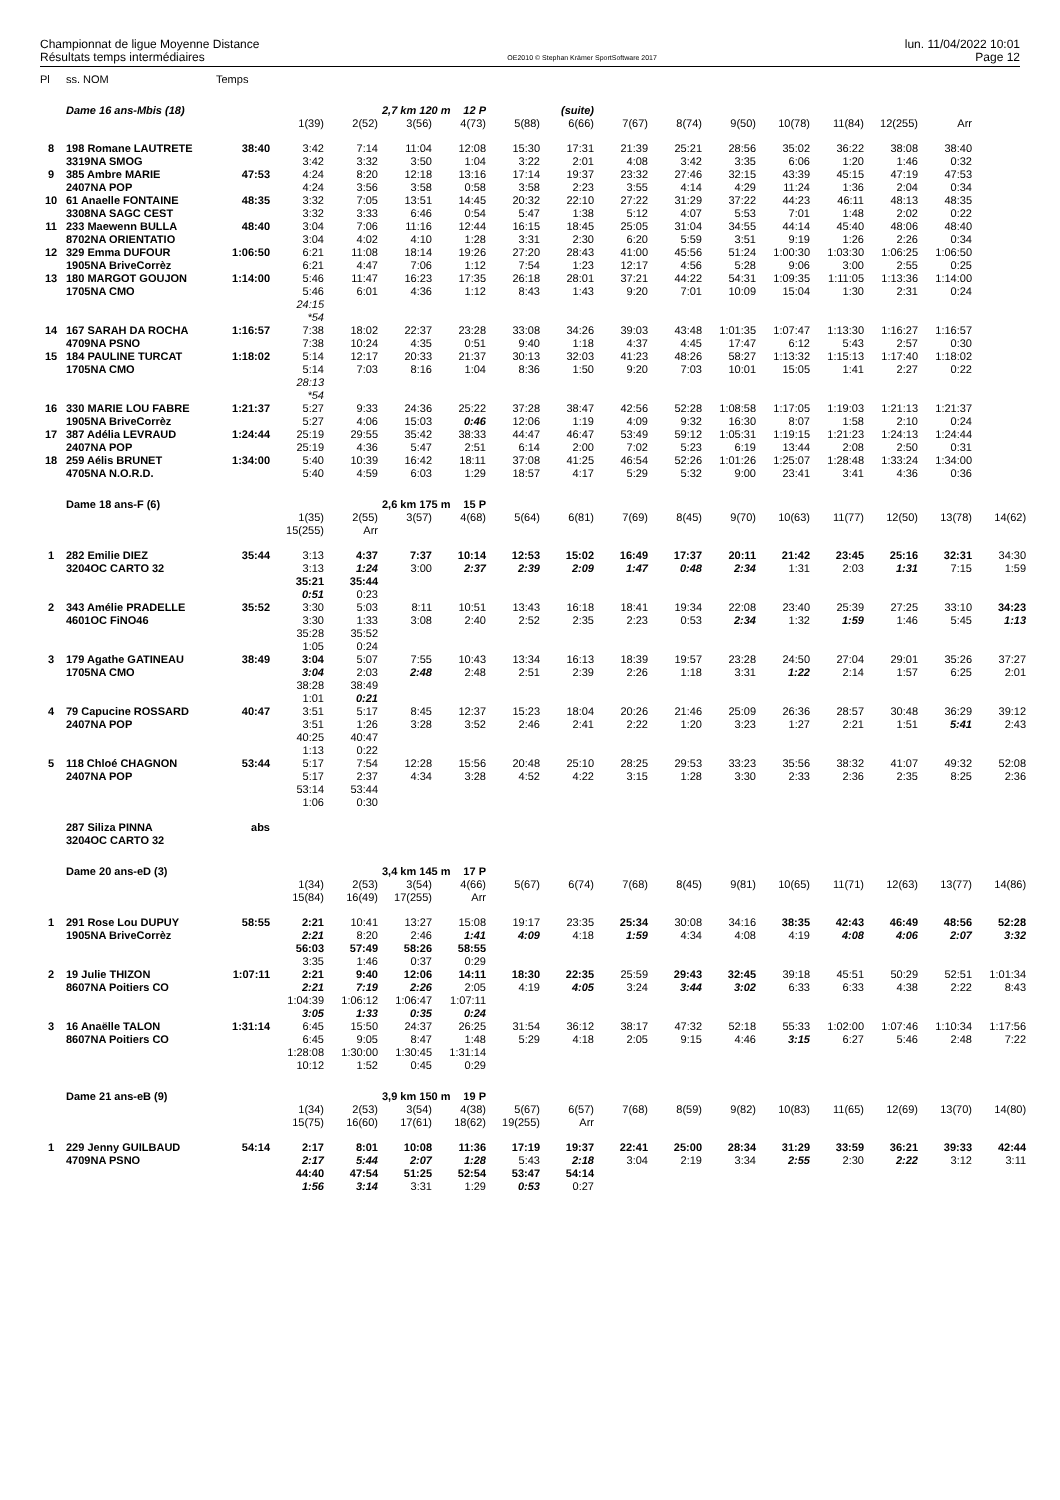Championnat de ligue Moyenne Distance
Résultats temps intermédiaires
OE2010 © Stephan Krämer SportSoftware 2017
lun. 11/04/2022 10:01
Page 12
| Pl | ss. NOM | Temps | | | | | | | | | | | | | | |
| | Dame 16 ans-Mbis (18) | | | | 2,7 km 120 m | 12 P | | (suite) | | | | | | | | |
| | | | 1(39) | 2(52) | 3(56) | 4(73) | 5(88) | 6(66) | 7(67) | 8(74) | 9(50) | 10(78) | 11(84) | 12(255) | Arr | |
| 8 | 198 Romane LAUTRETE | 38:40 | 3:42 | 7:14 | 11:04 | 12:08 | 15:30 | 17:31 | 21:39 | 25:21 | 28:56 | 35:02 | 36:22 | 38:08 | 38:40 | |
| | 3319NA SMOG | | 3:42 | 3:32 | 3:50 | 1:04 | 3:22 | 2:01 | 4:08 | 3:42 | 3:35 | 6:06 | 1:20 | 1:46 | 0:32 | |
| 9 | 385 Ambre MARIE | 47:53 | 4:24 | 8:20 | 12:18 | 13:16 | 17:14 | 19:37 | 23:32 | 27:46 | 32:15 | 43:39 | 45:15 | 47:19 | 47:53 | |
| | 2407NA POP | | 4:24 | 3:56 | 3:58 | 0:58 | 3:58 | 2:23 | 3:55 | 4:14 | 4:29 | 11:24 | 1:36 | 2:04 | 0:34 | |
| 10 | 61 Anaelle FONTAINE | 48:35 | 3:32 | 7:05 | 13:51 | 14:45 | 20:32 | 22:10 | 27:22 | 31:29 | 37:22 | 44:23 | 46:11 | 48:13 | 48:35 | |
| | 3308NA SAGC CEST | | 3:32 | 3:33 | 6:46 | 0:54 | 5:47 | 1:38 | 5:12 | 4:07 | 5:53 | 7:01 | 1:48 | 2:02 | 0:22 | |
| 11 | 233 Maewenn BULLA | 48:40 | 3:04 | 7:06 | 11:16 | 12:44 | 16:15 | 18:45 | 25:05 | 31:04 | 34:55 | 44:14 | 45:40 | 48:06 | 48:40 | |
| | 8702NA ORIENTATIO | | 3:04 | 4:02 | 4:10 | 1:28 | 3:31 | 2:30 | 6:20 | 5:59 | 3:51 | 9:19 | 1:26 | 2:26 | 0:34 | |
| 12 | 329 Emma DUFOUR | 1:06:50 | 6:21 | 11:08 | 18:14 | 19:26 | 27:20 | 28:43 | 41:00 | 45:56 | 51:24 | 1:00:30 | 1:03:30 | 1:06:25 | 1:06:50 | |
| | 1905NA BriveCorrèz | | 6:21 | 4:47 | 7:06 | 1:12 | 7:54 | 1:23 | 12:17 | 4:56 | 5:28 | 9:06 | 3:00 | 2:55 | 0:25 | |
| 13 | 180 MARGOT GOUJON | 1:14:00 | 5:46 | 11:47 | 16:23 | 17:35 | 26:18 | 28:01 | 37:21 | 44:22 | 54:31 | 1:09:35 | 1:11:05 | 1:13:36 | 1:14:00 | |
| | 1705NA CMO | | 5:46 | 6:01 | 4:36 | 1:12 | 8:43 | 1:43 | 9:20 | 7:01 | 10:09 | 15:04 | 1:30 | 2:31 | 0:24 | |
| | | | 24:15 | | | | | | | | | | | | | |
| | | | *54 | | | | | | | | | | | | | |
| 14 | 167 SARAH DA ROCHA | 1:16:57 | 7:38 | 18:02 | 22:37 | 23:28 | 33:08 | 34:26 | 39:03 | 43:48 | 1:01:35 | 1:07:47 | 1:13:30 | 1:16:27 | 1:16:57 | |
| | 4709NA PSNO | | 7:38 | 10:24 | 4:35 | 0:51 | 9:40 | 1:18 | 4:37 | 4:45 | 17:47 | 6:12 | 5:43 | 2:57 | 0:30 | |
| 15 | 184 PAULINE TURCAT | 1:18:02 | 5:14 | 12:17 | 20:33 | 21:37 | 30:13 | 32:03 | 41:23 | 48:26 | 58:27 | 1:13:32 | 1:15:13 | 1:17:40 | 1:18:02 | |
| | 1705NA CMO | | 5:14 | 7:03 | 8:16 | 1:04 | 8:36 | 1:50 | 9:20 | 7:03 | 10:01 | 15:05 | 1:41 | 2:27 | 0:22 | |
| | | | 28:13 | | | | | | | | | | | | | |
| | | | *54 | | | | | | | | | | | | | |
| 16 | 330 MARIE LOU FABRE | 1:21:37 | 5:27 | 9:33 | 24:36 | 25:22 | 37:28 | 38:47 | 42:56 | 52:28 | 1:08:58 | 1:17:05 | 1:19:03 | 1:21:13 | 1:21:37 | |
| | 1905NA BriveCorrèz | | 5:27 | 4:06 | 15:03 | 0:46 | 12:06 | 1:19 | 4:09 | 9:32 | 16:30 | 8:07 | 1:58 | 2:10 | 0:24 | |
| 17 | 387 Adélia LEVRAUD | 1:24:44 | 25:19 | 29:55 | 35:42 | 38:33 | 44:47 | 46:47 | 53:49 | 59:12 | 1:05:31 | 1:19:15 | 1:21:23 | 1:24:13 | 1:24:44 | |
| | 2407NA POP | | 25:19 | 4:36 | 5:47 | 2:51 | 6:14 | 2:00 | 7:02 | 5:23 | 6:19 | 13:44 | 2:08 | 2:50 | 0:31 | |
| 18 | 259 Aélis BRUNET | 1:34:00 | 5:40 | 10:39 | 16:42 | 18:11 | 37:08 | 41:25 | 46:54 | 52:26 | 1:01:26 | 1:25:07 | 1:28:48 | 1:33:24 | 1:34:00 | |
| | 4705NA N.O.R.D. | | 5:40 | 4:59 | 6:03 | 1:29 | 18:57 | 4:17 | 5:29 | 5:32 | 9:00 | 23:41 | 3:41 | 4:36 | 0:36 | |
| | Dame 18 ans-F (6) | | | | 2,6 km 175 m | 15 P | | | | | | | | | | |
| | | | 1(35) | 2(55) | 3(57) | 4(68) | 5(64) | 6(81) | 7(69) | 8(45) | 9(70) | 10(63) | 11(77) | 12(50) | 13(78) | 14(62) |
| | | | 15(255) | Arr | | | | | | | | | | | | |
| 1 | 282 Emilie DIEZ | 35:44 | 3:13 | 4:37 | 7:37 | 10:14 | 12:53 | 15:02 | 16:49 | 17:37 | 20:11 | 21:42 | 23:45 | 25:16 | 32:31 | 34:30 |
| | 3204OC CARTO 32 | | 3:13 | 1:24 | 3:00 | 2:37 | 2:39 | 2:09 | 1:47 | 0:48 | 2:34 | 1:31 | 2:03 | 1:31 | 7:15 | 1:59 |
| | | | 35:21 | 35:44 | | | | | | | | | | | | |
| | | | 0:51 | 0:23 | | | | | | | | | | | | |
| 2 | 343 Amélie PRADELLE | 35:52 | 3:30 | 5:03 | 8:11 | 10:51 | 13:43 | 16:18 | 18:41 | 19:34 | 22:08 | 23:40 | 25:39 | 27:25 | 33:10 | 34:23 |
| | 4601OC FiNO46 | | 3:30 | 1:33 | 3:08 | 2:40 | 2:52 | 2:35 | 2:23 | 0:53 | 2:34 | 1:32 | 1:59 | 1:46 | 5:45 | 1:13 |
| | | | 35:28 | 35:52 | | | | | | | | | | | | |
| | | | 1:05 | 0:24 | | | | | | | | | | | | |
| 3 | 179 Agathe GATINEAU | 38:49 | 3:04 | 5:07 | 7:55 | 10:43 | 13:34 | 16:13 | 18:39 | 19:57 | 23:28 | 24:50 | 27:04 | 29:01 | 35:26 | 37:27 |
| | 1705NA CMO | | 3:04 | 2:03 | 2:48 | 2:48 | 2:51 | 2:39 | 2:26 | 1:18 | 3:31 | 1:22 | 2:14 | 1:57 | 6:25 | 2:01 |
| | | | 38:28 | 38:49 | | | | | | | | | | | | |
| | | | 1:01 | 0:21 | | | | | | | | | | | | |
| 4 | 79 Capucine ROSSARD | 40:47 | 3:51 | 5:17 | 8:45 | 12:37 | 15:23 | 18:04 | 20:26 | 21:46 | 25:09 | 26:36 | 28:57 | 30:48 | 36:29 | 39:12 |
| | 2407NA POP | | 3:51 | 1:26 | 3:28 | 3:52 | 2:46 | 2:41 | 2:22 | 1:20 | 3:23 | 1:27 | 2:21 | 1:51 | 5:41 | 2:43 |
| | | | 40:25 | 40:47 | | | | | | | | | | | | |
| | | | 1:13 | 0:22 | | | | | | | | | | | | |
| 5 | 118 Chloé CHAGNON | 53:44 | 5:17 | 7:54 | 12:28 | 15:56 | 20:48 | 25:10 | 28:25 | 29:53 | 33:23 | 35:56 | 38:32 | 41:07 | 49:32 | 52:08 |
| | 2407NA POP | | 5:17 | 2:37 | 4:34 | 3:28 | 4:52 | 4:22 | 3:15 | 1:28 | 3:30 | 2:33 | 2:36 | 2:35 | 8:25 | 2:36 |
| | | | 53:14 | 53:44 | | | | | | | | | | | | |
| | | | 1:06 | 0:30 | | | | | | | | | | | | |
| | 287 Siliza PINNA | abs | | | | | | | | | | | | | | |
| | 3204OC CARTO 32 | | | | | | | | | | | | | | | |
| | Dame 20 ans-eD (3) | | | | 3,4 km 145 m | 17 P | | | | | | | | | | |
| | | | 1(34) | 2(53) | 3(54) | 4(66) | 5(67) | 6(74) | 7(68) | 8(45) | 9(81) | 10(65) | 11(71) | 12(63) | 13(77) | 14(86) |
| | | | 15(84) | 16(49) | 17(255) | Arr | | | | | | | | | | |
| 1 | 291 Rose Lou DUPUY | 58:55 | 2:21 | 10:41 | 13:27 | 15:08 | 19:17 | 23:35 | 25:34 | 30:08 | 34:16 | 38:35 | 42:43 | 46:49 | 48:56 | 52:28 |
| | 1905NA BriveCorrèz | | 2:21 | 8:20 | 2:46 | 1:41 | 4:09 | 4:18 | 1:59 | 4:34 | 4:08 | 4:19 | 4:08 | 4:06 | 2:07 | 3:32 |
| | | | 56:03 | 57:49 | 58:26 | 58:55 | | | | | | | | | | |
| | | | 3:35 | 1:46 | 0:37 | 0:29 | | | | | | | | | | |
| 2 | 19 Julie THIZON | 1:07:11 | 2:21 | 9:40 | 12:06 | 14:11 | 18:30 | 22:35 | 25:59 | 29:43 | 32:45 | 39:18 | 45:51 | 50:29 | 52:51 | 1:01:34 |
| | 8607NA Poitiers CO | | 2:21 | 7:19 | 2:26 | 2:05 | 4:19 | 4:05 | 3:24 | 3:44 | 3:02 | 6:33 | 6:33 | 4:38 | 2:22 | 8:43 |
| | | | 1:04:39 | 1:06:12 | 1:06:47 | 1:07:11 | | | | | | | | | | |
| | | | 3:05 | 1:33 | 0:35 | 0:24 | | | | | | | | | | |
| 3 | 16 Anaëlle TALON | 1:31:14 | 6:45 | 15:50 | 24:37 | 26:25 | 31:54 | 36:12 | 38:17 | 47:32 | 52:18 | 55:33 | 1:02:00 | 1:07:46 | 1:10:34 | 1:17:56 |
| | 8607NA Poitiers CO | | 6:45 | 9:05 | 8:47 | 1:48 | 5:29 | 4:18 | 2:05 | 9:15 | 4:46 | 3:15 | 6:27 | 5:46 | 2:48 | 7:22 |
| | | | 1:28:08 | 1:30:00 | 1:30:45 | 1:31:14 | | | | | | | | | | |
| | | | 10:12 | 1:52 | 0:45 | 0:29 | | | | | | | | | | |
| | Dame 21 ans-eB (9) | | | | 3,9 km 150 m | 19 P | | | | | | | | | | |
| | | | 1(34) | 2(53) | 3(54) | 4(38) | 5(67) | 6(57) | 7(68) | 8(59) | 9(82) | 10(83) | 11(65) | 12(69) | 13(70) | 14(80) |
| | | | 15(75) | 16(60) | 17(61) | 18(62) | 19(255) | Arr | | | | | | | | |
| 1 | 229 Jenny GUILBAUD | 54:14 | 2:17 | 8:01 | 10:08 | 11:36 | 17:19 | 19:37 | 22:41 | 25:00 | 28:34 | 31:29 | 33:59 | 36:21 | 39:33 | 42:44 |
| | 4709NA PSNO | | 2:17 | 5:44 | 2:07 | 1:28 | 5:43 | 2:18 | 3:04 | 2:19 | 3:34 | 2:55 | 2:30 | 2:22 | 3:12 | 3:11 |
| | | | 44:40 | 47:54 | 51:25 | 52:54 | 53:47 | 54:14 | | | | | | | | |
| | | | 1:56 | 3:14 | 3:31 | 1:29 | 0:53 | 0:27 | | | | | | | | |